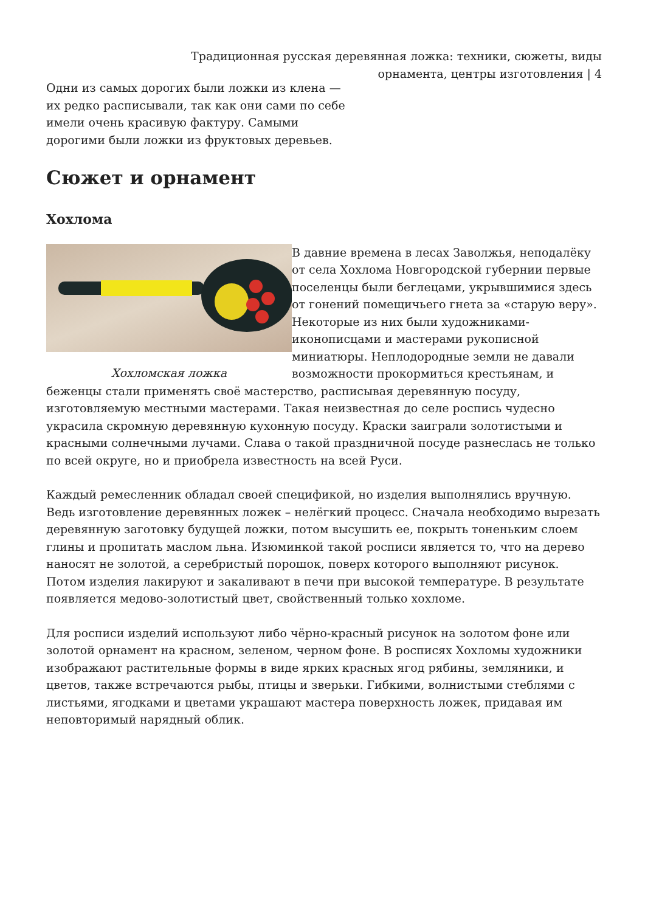Традиционная русская деревянная ложка: техники, сюжеты, виды орнамента, центры изготовления | 4
Одни из самых дорогих были ложки из клена — их редко расписывали, так как они сами по себе имели очень красивую фактуру. Самыми дорогими были ложки из фруктовых деревьев.
Сюжет и орнамент
Хохлома
Хохломская ложка
В давние времена в лесах Заволжья, неподалёку от села Хохлома Новгородской губернии первые поселенцы были беглецами, укрывшимися здесь от гонений помещичьего гнета за «старую веру». Некоторые из них были художниками-иконописцами и мастерами рукописной миниатюры. Неплодородные земли не давали возможности прокормиться крестьянам, и беженцы стали применять своё мастерство, расписывая деревянную посуду, изготовляемую местными мастерами. Такая неизвестная до селе роспись чудесно украсила скромную деревянную кухонную посуду. Краски заиграли золотистыми и красными солнечными лучами. Слава о такой праздничной посуде разнеслась не только по всей округе, но и приобрела известность на всей Руси.
Каждый ремесленник обладал своей спецификой, но изделия выполнялись вручную. Ведь изготовление деревянных ложек – нелёгкий процесс. Сначала необходимо вырезать деревянную заготовку будущей ложки, потом высушить ее, покрыть тоненьким слоем глины и пропитать маслом льна. Изюминкой такой росписи является то, что на дерево наносят не золотой, а серебристый порошок, поверх которого выполняют рисунок. Потом изделия лакируют и закаливают в печи при высокой температуре. В результате появляется медово-золотистый цвет, свойственный только хохломе.
Для росписи изделий используют либо чёрно-красный рисунок на золотом фоне или золотой орнамент на красном, зеленом, черном фоне. В росписях Хохломы художники изображают растительные формы в виде ярких красных ягод рябины, земляники, и цветов, также встречаются рыбы, птицы и зверьки. Гибкими, волнистыми стеблями с листьями, ягодками и цветами украшают мастера поверхность ложек, придавая им неповторимый нарядный облик.